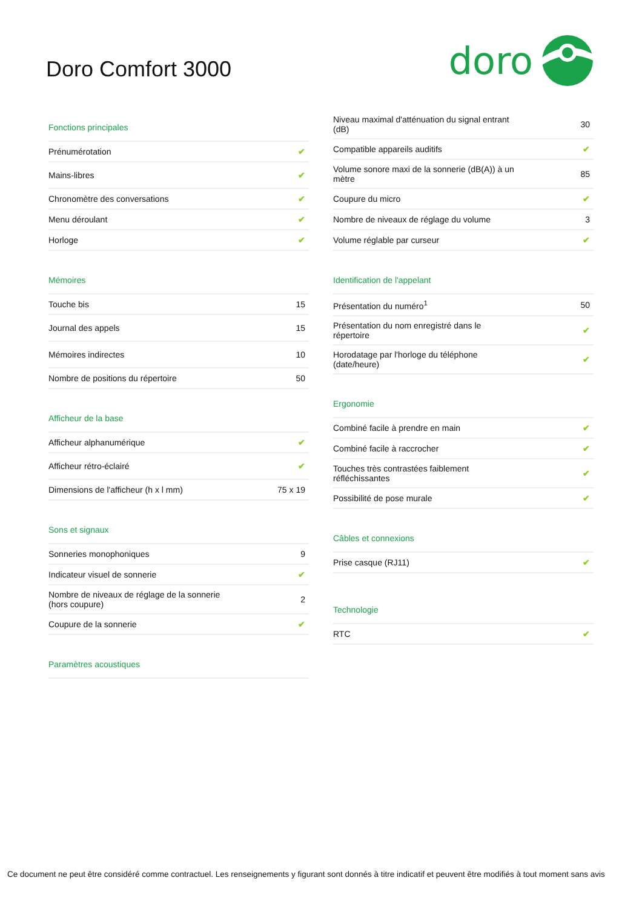Doro Comfort 3000
doro
| Fonctions principales | |
| --- | --- |
| Prénumérotation | ✔ |
| Mains-libres | ✔ |
| Chronomètre des conversations | ✔ |
| Menu déroulant | ✔ |
| Horloge | ✔ |
| Mémoires | |
| --- | --- |
| Touche bis | 15 |
| Journal des appels | 15 |
| Mémoires indirectes | 10 |
| Nombre de positions du répertoire | 50 |
| Afficheur de la base | |
| --- | --- |
| Afficheur alphanumérique | ✔ |
| Afficheur rétro-éclairé | ✔ |
| Dimensions de l'afficheur (h x l mm) | 75 x 19 |
| Sons et signaux | |
| --- | --- |
| Sonneries monophoniques | 9 |
| Indicateur visuel de sonnerie | ✔ |
| Nombre de niveaux de réglage de la sonnerie (hors coupure) | 2 |
| Coupure de la sonnerie | ✔ |
| Paramètres acoustiques |
| --- |
| Niveau maximal d'atténuation du signal entrant (dB) | 30 |
| Compatible appareils auditifs | ✔ |
| Volume sonore maxi de la sonnerie (dB(A)) à un mètre | 85 |
| Coupure du micro | ✔ |
| Nombre de niveaux de réglage du volume | 3 |
| Volume réglable par curseur | ✔ |
| Identification de l'appelant | |
| --- | --- |
| Présentation du numéro<sup>1</sup> | 50 |
| Présentation du nom enregistré dans le répertoire | ✔ |
| Horodatage par l'horloge du téléphone (date/heure) | ✔ |
| Ergonomie | |
| --- | --- |
| Combiné facile à prendre en main | ✔ |
| Combiné facile à raccrocher | ✔ |
| Touches très contrastées faiblement réfléchissantes | ✔ |
| Possibilité de pose murale | ✔ |
| Câbles et connexions | |
| --- | --- |
| Prise casque (RJ11) | ✔ |
| Technologie | |
| --- | --- |
| RTC | ✔ |
Ce document ne peut être considéré comme contractuel. Les renseignements y figurant sont donnés à titre indicatif et peuvent être modifiés à tout moment sans avis